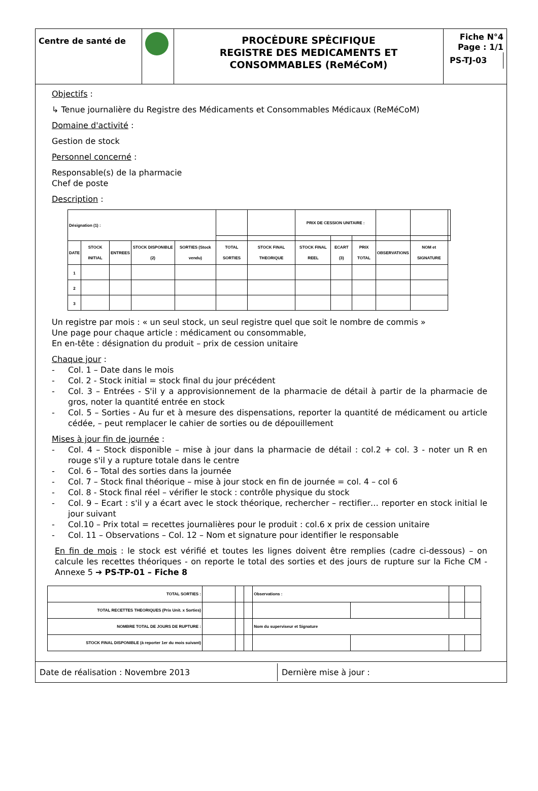Centre de santé de
PROCĖDURE SPĖCIFIQUE
REGISTRE DES MEDICAMENTS ET CONSOMMABLES (ReMéCoM)
Fiche N°4
Page : 1/1
PS-TJ-03
Objectifs :
↳ Tenue journalière du Registre des Médicaments et Consommables Médicaux (ReMéCoM)
Domaine d'activité :
Gestion de stock
Personnel concerné :
Responsable(s) de la pharmacie
Chef de poste
Description :
| Désignation (1) : | | | | | | | PRIX DE CESSION UNITAIRE : | | | | | |
| DATE | STOCK INITIAL | ENTREES | STOCK DISPONIBLE (2) | SORTIES (Stock vendu) | TOTAL SORTIES | STOCK FINAL THEORIQUE | STOCK FINAL REEL | ECART (3) | PRIX TOTAL | OBSERVATIONS | NOM et SIGNATURE | |
| 1 | | | | | | | | | | | | |
| 2 | | | | | | | | | | | | |
| 3 | | | | | | | | | | | | |
Un registre par mois : « un seul stock, un seul registre quel que soit le nombre de commis »
Une page pour chaque article : médicament ou consommable,
En en-tête : désignation du produit – prix de cession unitaire
Chaque jour :
- Col. 1 – Date dans le mois
- Col. 2 - Stock initial = stock final du jour précédent
- Col. 3 – Entrées - S'il y a approvisionnement de la pharmacie de détail à partir de la pharmacie de gros, noter la quantité entrée en stock
- Col. 5 – Sorties - Au fur et à mesure des dispensations, reporter la quantité de médicament ou article cédée, – peut remplacer le cahier de sorties ou de dépouillement
Mises à jour fin de journée :
- Col. 4 – Stock disponible – mise à jour dans la pharmacie de détail : col.2 + col. 3 - noter un R en rouge s'il y a rupture totale dans le centre
- Col. 6 – Total des sorties dans la journée
- Col. 7 – Stock final théorique – mise à jour stock en fin de journée = col. 4 – col 6
- Col. 8 - Stock final réel – vérifier le stock : contrôle physique du stock
- Col. 9 – Ecart : s'il y a écart avec le stock théorique, rechercher – rectifier… reporter en stock initial le jour suivant
- Col.10 – Prix total = recettes journalières pour le produit : col.6 x prix de cession unitaire
- Col. 11 – Observations – Col. 12 – Nom et signature pour identifier le responsable
En fin de mois : le stock est vérifié et toutes les lignes doivent être remplies (cadre ci-dessous) – on calcule les recettes théoriques - on reporte le total des sorties et des jours de rupture sur la Fiche CM - Annexe 5 ➔ PS-TP-01 – Fiche 8
| TOTAL SORTIES : | | | | Observations : | | | |
| TOTAL RECETTES THEORIQUES (Prix Unit. x Sorties) | | | | | | | |
| NOMBRE TOTAL DE JOURS DE RUPTURE : | | | | Nom du superviseur et Signature | | | |
| STOCK FINAL DISPONIBLE (à reporter 1er du mois suivant) | | | | | | | |
Date de réalisation : Novembre 2013 Dernière mise à jour :